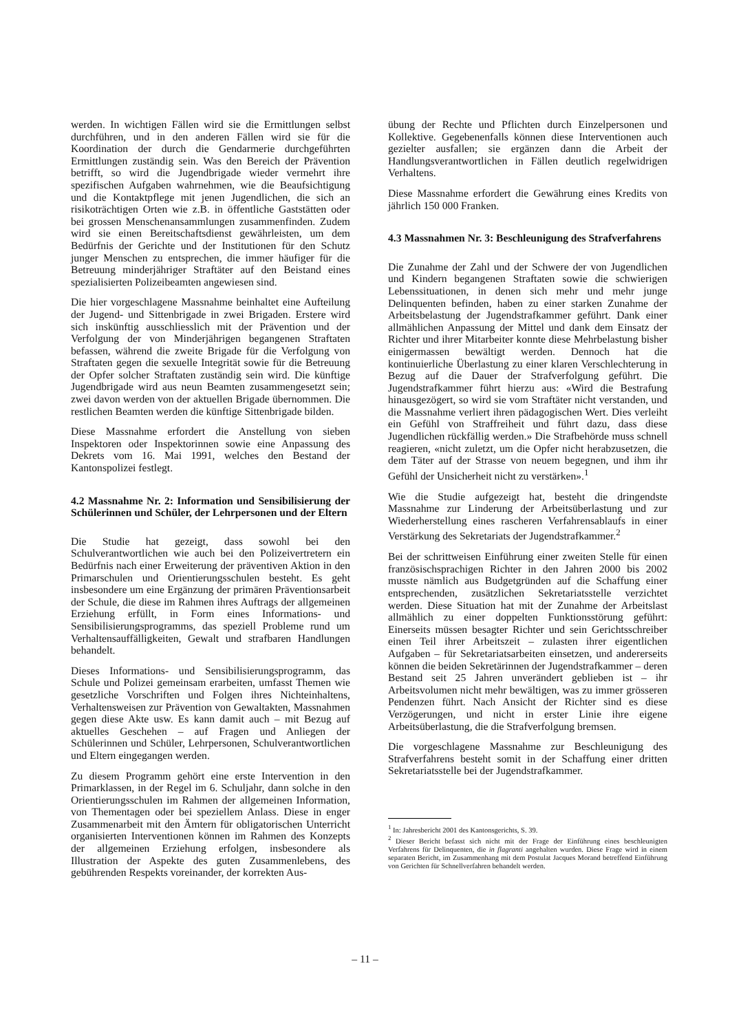werden. In wichtigen Fällen wird sie die Ermittlungen selbst durchführen, und in den anderen Fällen wird sie für die Koordination der durch die Gendarmerie durchgeführten Ermittlungen zuständig sein. Was den Bereich der Prävention betrifft, so wird die Jugendbrigade wieder vermehrt ihre spezifischen Aufgaben wahrnehmen, wie die Beaufsichtigung und die Kontaktpflege mit jenen Jugendlichen, die sich an risikoträchtigen Orten wie z.B. in öffentliche Gaststätten oder bei grossen Menschenansammlungen zusammenfinden. Zudem wird sie einen Bereitschaftsdienst gewährleisten, um dem Bedürfnis der Gerichte und der Institutionen für den Schutz junger Menschen zu entsprechen, die immer häufiger für die Betreuung minderjähriger Straftäter auf den Beistand eines spezialisierten Polizeibeamten angewiesen sind.
Die hier vorgeschlagene Massnahme beinhaltet eine Aufteilung der Jugend- und Sittenbrigade in zwei Brigaden. Erstere wird sich inskünftig ausschliesslich mit der Prävention und der Verfolgung der von Minderjährigen begangenen Straftaten befassen, während die zweite Brigade für die Verfolgung von Straftaten gegen die sexuelle Integrität sowie für die Betreuung der Opfer solcher Straftaten zuständig sein wird. Die künftige Jugendbrigade wird aus neun Beamten zusammengesetzt sein; zwei davon werden von der aktuellen Brigade übernommen. Die restlichen Beamten werden die künftige Sittenbrigade bilden.
Diese Massnahme erfordert die Anstellung von sieben Inspektoren oder Inspektorinnen sowie eine Anpassung des Dekrets vom 16. Mai 1991, welches den Bestand der Kantonspolizei festlegt.
4.2 Massnahme Nr. 2: Information und Sensibilisierung der Schülerinnen und Schüler, der Lehrpersonen und der Eltern
Die Studie hat gezeigt, dass sowohl bei den Schulverantwortlichen wie auch bei den Polizeivertretern ein Bedürfnis nach einer Erweiterung der präventiven Aktion in den Primarschulen und Orientierungsschulen besteht. Es geht insbesondere um eine Ergänzung der primären Präventionsarbeit der Schule, die diese im Rahmen ihres Auftrags der allgemeinen Erziehung erfüllt, in Form eines Informations- und Sensibilisierungsprogramms, das speziell Probleme rund um Verhaltensauffälligkeiten, Gewalt und strafbaren Handlungen behandelt.
Dieses Informations- und Sensibilisierungsprogramm, das Schule und Polizei gemeinsam erarbeiten, umfasst Themen wie gesetzliche Vorschriften und Folgen ihres Nichteinhaltens, Verhaltensweisen zur Prävention von Gewaltakten, Massnahmen gegen diese Akte usw. Es kann damit auch – mit Bezug auf aktuelles Geschehen – auf Fragen und Anliegen der Schülerinnen und Schüler, Lehrpersonen, Schulverantwortlichen und Eltern eingegangen werden.
Zu diesem Programm gehört eine erste Intervention in den Primarklassen, in der Regel im 6. Schuljahr, dann solche in den Orientierungsschulen im Rahmen der allgemeinen Information, von Thementagen oder bei speziellem Anlass. Diese in enger Zusammenarbeit mit den Ämtern für obligatorischen Unterricht organisierten Interventionen können im Rahmen des Konzepts der allgemeinen Erziehung erfolgen, insbesondere als Illustration der Aspekte des guten Zusammenlebens, des gebührenden Respekts voreinander, der korrekten Aus-
übung der Rechte und Pflichten durch Einzelpersonen und Kollektive. Gegebenenfalls können diese Interventionen auch gezielter ausfallen; sie ergänzen dann die Arbeit der Handlungsverantwortlichen in Fällen deutlich regelwidrigen Verhaltens.
Diese Massnahme erfordert die Gewährung eines Kredits von jährlich 150 000 Franken.
4.3 Massnahmen Nr. 3: Beschleunigung des Strafverfahrens
Die Zunahme der Zahl und der Schwere der von Jugendlichen und Kindern begangenen Straftaten sowie die schwierigen Lebenssituationen, in denen sich mehr und mehr junge Delinquenten befinden, haben zu einer starken Zunahme der Arbeitsbelastung der Jugendstrafkammer geführt. Dank einer allmählichen Anpassung der Mittel und dank dem Einsatz der Richter und ihrer Mitarbeiter konnte diese Mehrbelastung bisher einigermassen bewältigt werden. Dennoch hat die kontinuierliche Überlastung zu einer klaren Verschlechterung in Bezug auf die Dauer der Strafverfolgung geführt. Die Jugendstrafkammer führt hierzu aus: «Wird die Bestrafung hinausgezögert, so wird sie vom Straftäter nicht verstanden, und die Massnahme verliert ihren pädagogischen Wert. Dies verleiht ein Gefühl von Straffreiheit und führt dazu, dass diese Jugendlichen rückfällig werden.» Die Strafbehörde muss schnell reagieren, «nicht zuletzt, um die Opfer nicht herabzusetzen, die dem Täter auf der Strasse von neuem begegnen, und ihm ihr Gefühl der Unsicherheit nicht zu verstärken».<sup>1</sup>
Wie die Studie aufgezeigt hat, besteht die dringendste Massnahme zur Linderung der Arbeitsüberlastung und zur Wiederherstellung eines rascheren Verfahrensablaufs in einer Verstärkung des Sekretariats der Jugendstrafkammer.<sup>2</sup>
Bei der schrittweisen Einführung einer zweiten Stelle für einen französischsprachigen Richter in den Jahren 2000 bis 2002 musste nämlich aus Budgetgründen auf die Schaffung einer entsprechenden, zusätzlichen Sekretariatsstelle verzichtet werden. Diese Situation hat mit der Zunahme der Arbeitslast allmählich zu einer doppelten Funktionsstörung geführt: Einerseits müssen besagter Richter und sein Gerichtsschreiber einen Teil ihrer Arbeitszeit – zulasten ihrer eigentlichen Aufgaben – für Sekretariatsarbeiten einsetzen, und andererseits können die beiden Sekretärinnen der Jugendstrafkammer – deren Bestand seit 25 Jahren unverändert geblieben ist – ihr Arbeitsvolumen nicht mehr bewältigen, was zu immer grösseren Pendenzen führt. Nach Ansicht der Richter sind es diese Verzögerungen, und nicht in erster Linie ihre eigene Arbeitsüberlastung, die die Strafverfolgung bremsen.
Die vorgeschlagene Massnahme zur Beschleunigung des Strafverfahrens besteht somit in der Schaffung einer dritten Sekretariatsstelle bei der Jugendstrafkammer.
<sup>1</sup> In: Jahresbericht 2001 des Kantonsgerichts, S. 39.
<sup>2</sup> Dieser Bericht befasst sich nicht mit der Frage der Einführung eines beschleunigten Verfahrens für Delinquenten, die in flagranti angehalten wurden. Diese Frage wird in einem separaten Bericht, im Zusammenhang mit dem Postulat Jacques Morand betreffend Einführung von Gerichten für Schnellverfahren behandelt werden.
– 11 –